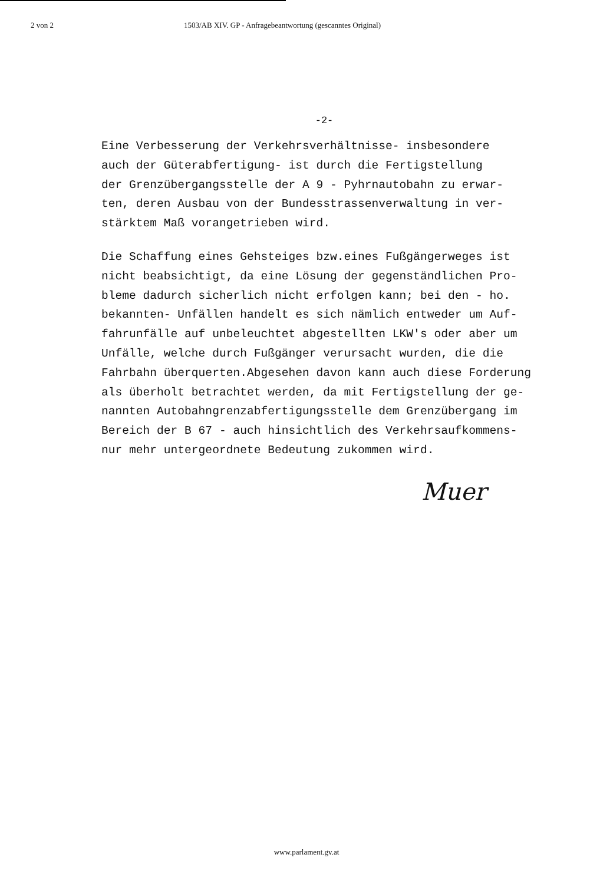2 von 2 1503/AB XIV. GP - Anfragebeantwortung (gescanntes Original)
-2-
Eine Verbesserung der Verkehrsverhältnisse- insbesondere auch der Güterabfertigung- ist durch die Fertigstellung der Grenzübergangsstelle der A 9 - Pyhrnautobahn zu erwar- ten, deren Ausbau von der Bundesstrassenverwaltung in ver- stärktem Maß vorangetrieben wird.
Die Schaffung eines Gehsteiges bzw.eines Fußgängerweges ist nicht beabsichtigt, da eine Lösung der gegenständlichen Pro- bleme dadurch sicherlich nicht erfolgen kann; bei den - ho. bekannten- Unfällen handelt es sich nämlich entweder um Auf- fahrunfälle auf unbeleuchtet abgestellten LKW's oder aber um Unfälle, welche durch Fußgänger verursacht wurden, die die Fahrbahn überquerten.Abgesehen davon kann auch diese Forderung als überholt betrachtet werden, da mit Fertigstellung der ge- nannten Autobahngrenzabfertigungsstelle dem Grenzübergang im Bereich der B 67 - auch hinsichtlich des Verkehrsaufkommens- nur mehr untergeordnete Bedeutung zukommen wird.
Muer
www.parlament.gv.at